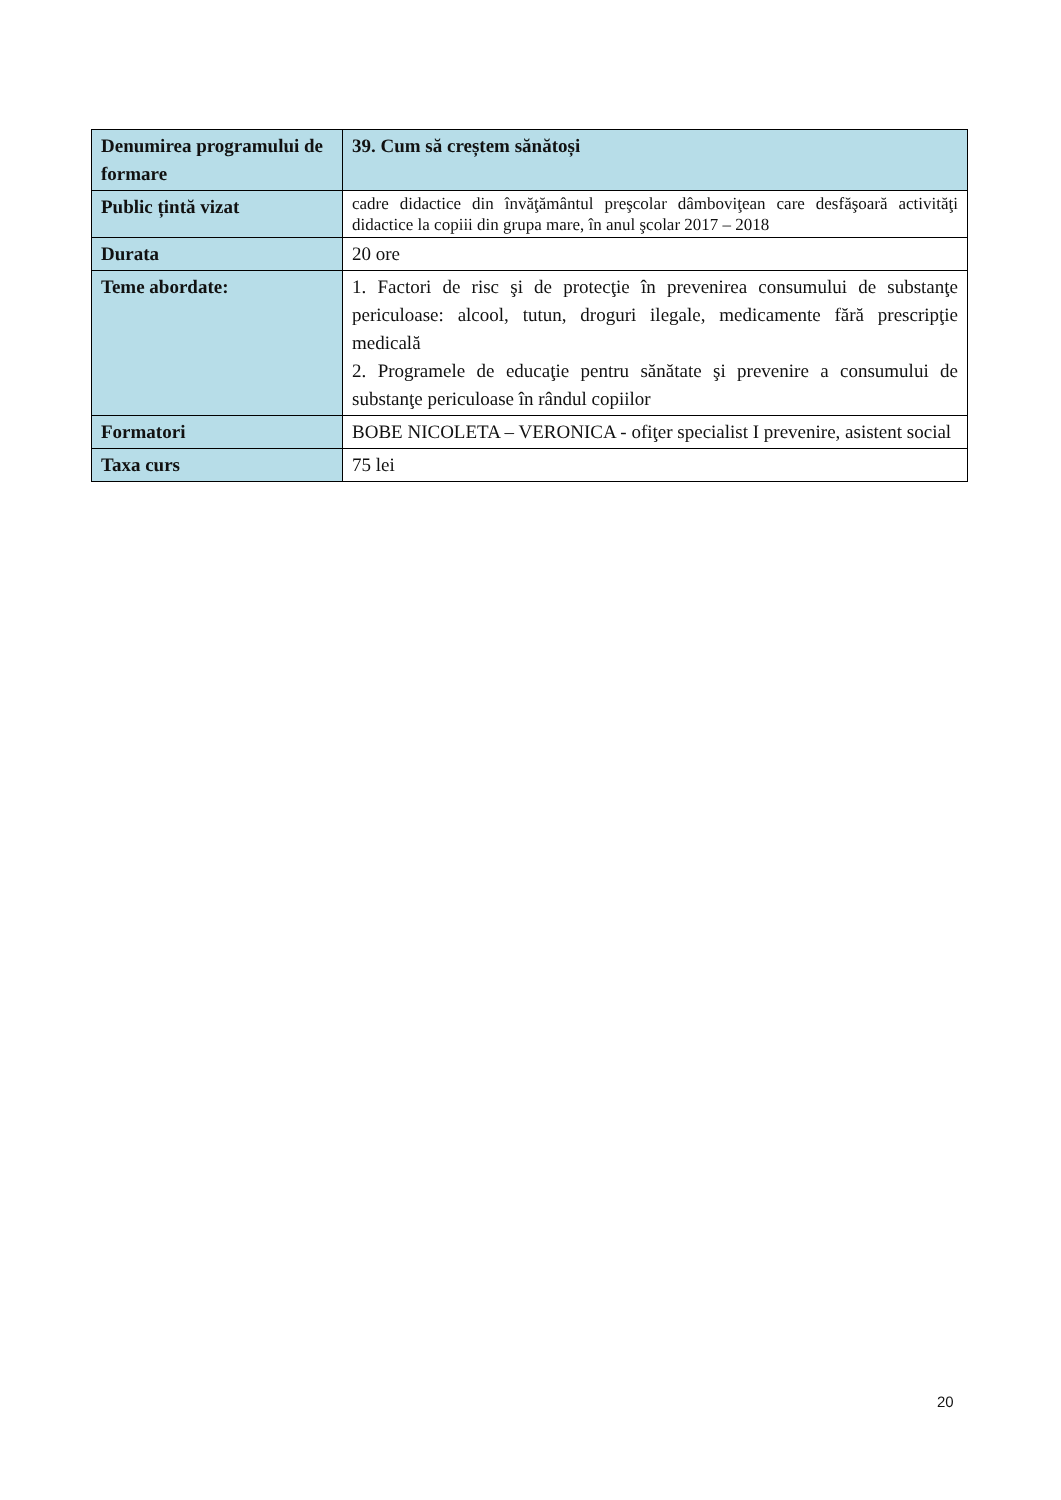| Denumirea programului de formare | 39. Cum să creștem sănătoși |
| Public țintă vizat | cadre didactice din învăţământul preşcolar dâmboviţean care desfăşoară activităţi didactice la copiii din grupa mare, în anul şcolar 2017 – 2018 |
| Durata | 20 ore |
| Teme abordate: | 1. Factori de risc şi de protecţie în prevenirea consumului de substanţe periculoase: alcool, tutun, droguri ilegale, medicamente fără prescripţie medicală 2. Programele de educaţie pentru sănătate şi prevenire a consumului de substanţe periculoase în rândul copiilor |
| Formatori | BOBE NICOLETA – VERONICA - ofiţer specialist I prevenire, asistent social |
| Taxa curs | 75 lei |
20